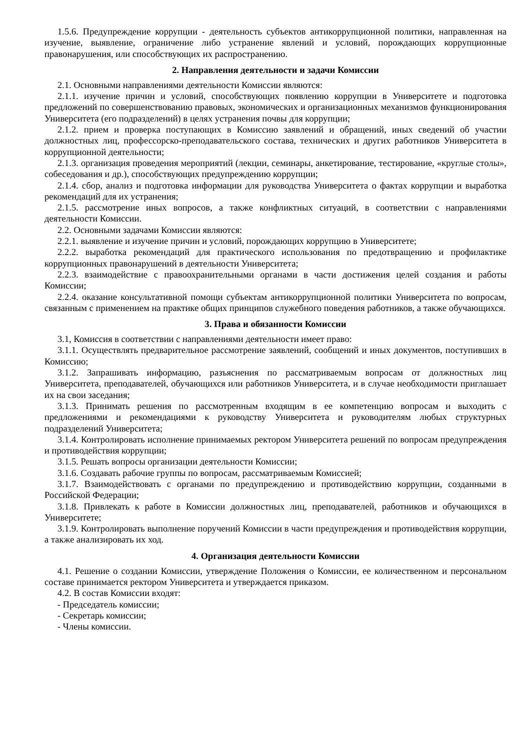1.5.6. Предупреждение коррупции - деятельность субъектов антикоррупционной политики, направленная на изучение, выявление, ограничение либо устранение явлений и условий, порождающих коррупционные правонарушения, или способствующих их распространению.
2. Направления деятельности и задачи Комиссии
2.1. Основными направлениями деятельности Комиссии являются:
2.1.1. изучение причин и условий, способствующих появлению коррупции в Университете и подготовка предложений по совершенствованию правовых, экономических и организационных механизмов функционирования Университета (его подразделений) в целях устранения почвы для коррупции;
2.1.2. прием и проверка поступающих в Комиссию заявлений и обращений, иных сведений об участии должностных лиц, профессорско-преподавательского состава, технических и других работников Университета в коррупционной деятельности;
2.1.3. организация проведения мероприятий (лекции, семинары, анкетирование, тестирование, «круглые столы», собеседования и др.), способствующих предупреждению коррупции;
2.1.4. сбор, анализ и подготовка информации для руководства Университета о фактах коррупции и выработка рекомендаций для их устранения;
2.1.5. рассмотрение иных вопросов, а также конфликтных ситуаций, в соответствии с направлениями деятельности Комиссии.
2.2. Основными задачами Комиссии являются:
2.2.1. выявление и изучение причин и условий, порождающих коррупцию в Университете;
2.2.2. выработка рекомендаций для практического использования по предотвращению и профилактике коррупционных правонарушений в деятельности Университета;
2.2.3. взаимодействие с правоохранительными органами в части достижения целей создания и работы Комиссии;
2.2.4. оказание консультативной помощи субъектам антикоррупционной политики Университета по вопросам, связанным с применением на практике общих принципов служебного поведения работников, а также обучающихся.
3. Права и обязанности Комиссии
3.1, Комиссия в соответствии с направлениями деятельности имеет право:
3.1.1. Осуществлять предварительное рассмотрение заявлений, сообщений и иных документов, поступивших в Комиссию;
3.1.2. Запрашивать информацию, разъяснения по рассматриваемым вопросам от должностных лиц Университета, преподавателей, обучающихся или работников Университета, и в случае необходимости приглашает их на свои заседания;
3.1.3. Принимать решения по рассмотренным входящим в ее компетенцию вопросам и выходить с предложениями и рекомендациями к руководству Университета и руководителям любых структурных подразделений Университета;
3.1.4. Контролировать исполнение принимаемых ректором Университета решений по вопросам предупреждения и противодействия коррупции;
3.1.5. Решать вопросы организации деятельности Комиссии;
3.1.6. Создавать рабочие группы по вопросам, рассматриваемым Комиссией;
3.1.7. Взаимодействовать с органами по предупреждению и противодействию коррупции, созданными в Российской Федерации;
3.1.8. Привлекать к работе в Комиссии должностных лиц, преподавателей, работников и обучающихся в Университете;
3.1.9. Контролировать выполнение поручений Комиссии в части предупреждения и противодействия коррупции, а также анализировать их ход.
4. Организация деятельности Комиссии
4.1. Решение о создании Комиссии, утверждение Положения о Комиссии, ее количественном и персональном составе принимается ректором Университета и утверждается приказом.
4.2. В состав Комиссии входят:
- Председатель комиссии;
- Секретарь комиссии;
- Члены комиссии.